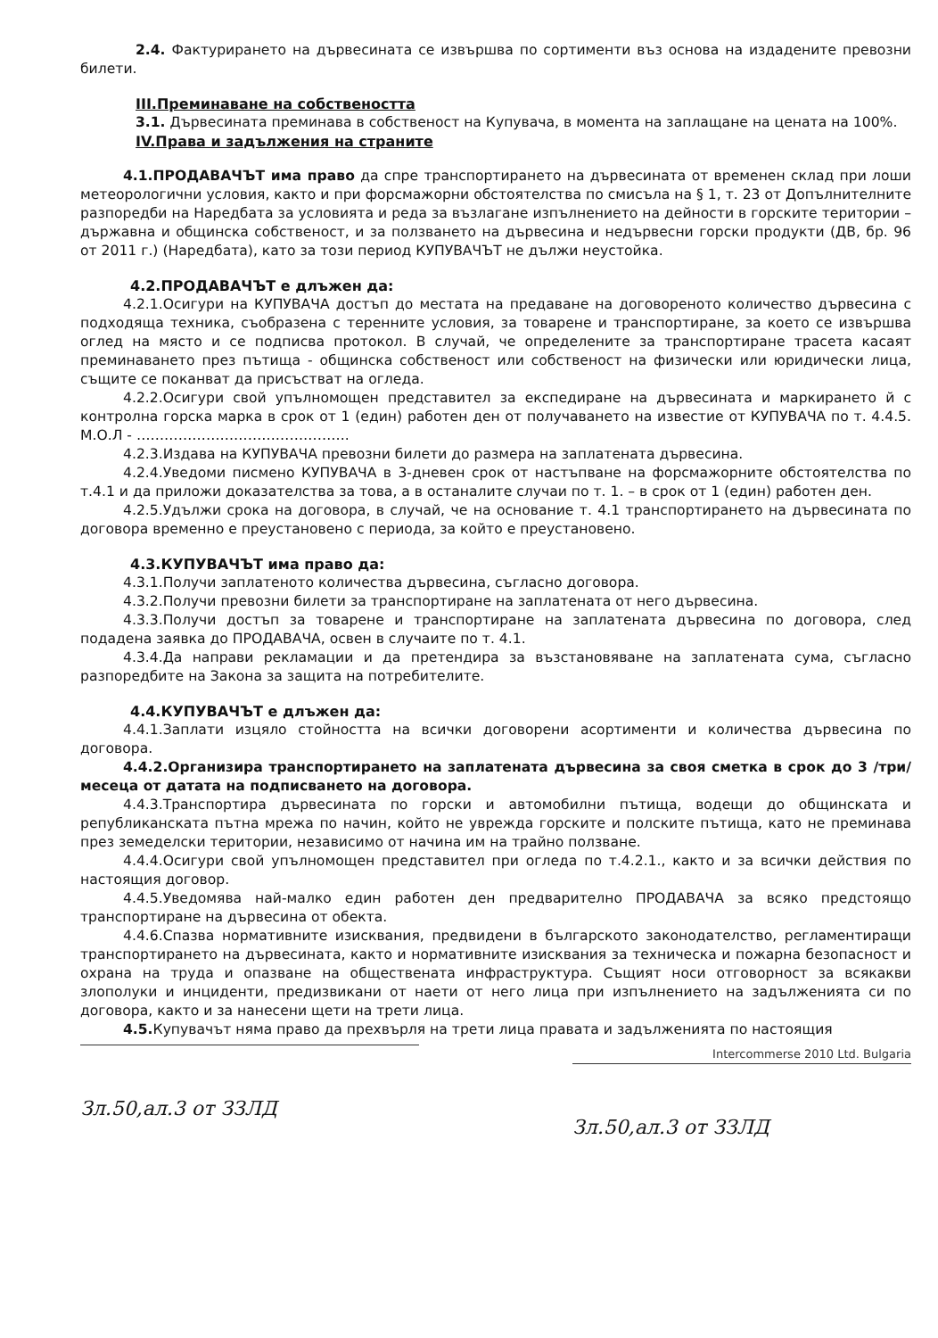2.4. Фактурирането на дървесината се извършва по сортименти въз основа на издадените превозни билети.
III.Преминаване на собствеността
3.1. Дървесината преминава в собственост на Купувача, в момента на заплащане на цената на 100%.
IV.Права и задължения на страните
4.1.ПРОДАВАЧЪТ има право да спре транспортирането на дървесината от временен склад при лоши метеорологични условия, както и при форсмажорни обстоятелства по смисъла на § 1, т. 23 от Допълнителните разпоредби на Наредбата за условията и реда за възлагане изпълнението на дейности в горските територии – държавна и общинска собственост, и за ползването на дървесина и недървесни горски продукти (ДВ, бр. 96 от 2011 г.) (Наредбата), като за този период КУПУВАЧЪТ не дължи неустойка.
4.2.ПРОДАВАЧЪТ е длъжен да:
4.2.1.Осигури на КУПУВАЧА достъп до местата на предаване на договореното количество дървесина с подходяща техника, съобразена с теренните условия, за товарене и транспортиране, за което се извършва оглед на място и се подписва протокол. В случай, че определените за транспортиране трасета касаят преминаването през пътища - общинска собственост или собственост на физически или юридически лица, същите се поканват да присъстват на огледа.
4.2.2.Осигури свой упълномощен представител за експедиране на дървесината и маркирането й с контролна горска марка в срок от 1 (един) работен ден от получаването на известие от КУПУВАЧА по т. 4.4.5. М.О.Л - ……………………………………….
4.2.3.Издава на КУПУВАЧА превозни билети до размера на заплатената дървесина.
4.2.4.Уведоми писмено КУПУВАЧА в 3-дневен срок от настъпване на форсмажорните обстоятелства по т.4.1 и да приложи доказателства за това, а в останалите случаи по т. 1. – в срок от 1 (един) работен ден.
4.2.5.Удължи срока на договора, в случай, че на основание т. 4.1 транспортирането на дървесината по договора временно е преустановено с периода, за който е преустановено.
4.3.КУПУВАЧЪТ има право да:
4.3.1.Получи заплатеното количества дървесина, съгласно договора.
4.3.2.Получи превозни билети за транспортиране на заплатената от него дървесина.
4.3.3.Получи достъп за товарене и транспортиране на заплатената дървесина по договора, след подадена заявка до ПРОДАВАЧА, освен в случаите по т. 4.1.
4.3.4.Да направи рекламации и да претендира за възстановяване на заплатената сума, съгласно разпоредбите на Закона за защита на потребителите.
4.4.КУПУВАЧЪТ е длъжен да:
4.4.1.Заплати изцяло стойността на всички договорени асортименти и количества дървесина по договора.
4.4.2.Организира транспортирането на заплатената дървесина за своя сметка в срок до 3 /три/ месеца от датата на подписването на договора.
4.4.3.Транспортира дървесината по горски и автомобилни пътища, водещи до общинската и републиканската пътна мрежа по начин, който не уврежда горските и полските пътища, като не преминава през земеделски територии, независимо от начина им на трайно ползване.
4.4.4.Осигури свой упълномощен представител при огледа по т.4.2.1., както и за всички действия по настоящия договор.
4.4.5.Уведомява най-малко един работен ден предварително ПРОДАВАЧА за всяко предстоящо транспортиране на дървесина от обекта.
4.4.6.Спазва нормативните изисквания, предвидени в българското законодателство, регламентиращи транспортирането на дървесината, както и нормативните изисквания за техническа и пожарна безопасност и охрана на труда и опазване на обществената инфраструктура. Същият носи отговорност за всякакви злополуки и инциденти, предизвикани от наети от него лица при изпълнението на задълженията си по договора, както и за нанесени щети на трети лица.
4.5. Купувачът няма право да прехвърля на трети лица правата и задълженията по настоящия
Зл.50,ал.3 от ЗЗЛД
Intercommerse 2010 Ltd. Bulgaria
Зл.50,ал.3 от ЗЗЛД